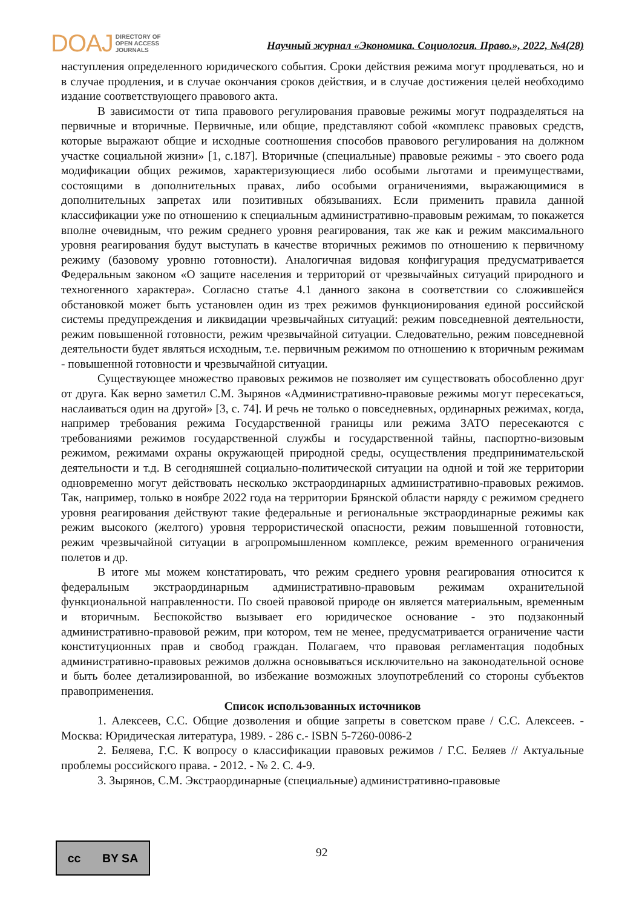DOAJ DIRECTORY OF
OPEN ACCESS
JOURNALS
Научный журнал «Экономика. Социология. Право.», 2022, №4(28)
наступления определенного юридического события. Сроки действия режима могут продлеваться, но и в случае продления, и в случае окончания сроков действия, и в случае достижения целей необходимо издание соответствующего правового акта.
В зависимости от типа правового регулирования правовые режимы могут подразделяться на первичные и вторичные. Первичные, или общие, представляют собой «комплекс правовых средств, которые выражают общие и исходные соотношения способов правового регулирования на должном участке социальной жизни» [1, с.187]. Вторичные (специальные) правовые режимы - это своего рода модификации общих режимов, характеризующиеся либо особыми льготами и преимуществами, состоящими в дополнительных правах, либо особыми ограничениями, выражающимися в дополнительных запретах или позитивных обязываниях. Если применить правила данной классификации уже по отношению к специальным административно-правовым режимам, то покажется вполне очевидным, что режим среднего уровня реагирования, так же как и режим максимального уровня реагирования будут выступать в качестве вторичных режимов по отношению к первичному режиму (базовому уровню готовности). Аналогичная видовая конфигурация предусматривается Федеральным законом «О защите населения и территорий от чрезвычайных ситуаций природного и техногенного характера». Согласно статье 4.1 данного закона в соответствии со сложившейся обстановкой может быть установлен один из трех режимов функционирования единой российской системы предупреждения и ликвидации чрезвычайных ситуаций: режим повседневной деятельности, режим повышенной готовности, режим чрезвычайной ситуации. Следовательно, режим повседневной деятельности будет являться исходным, т.е. первичным режимом по отношению к вторичным режимам - повышенной готовности и чрезвычайной ситуации.
Существующее множество правовых режимов не позволяет им существовать обособленно друг от друга. Как верно заметил С.М. Зырянов «Административно-правовые режимы могут пересекаться, наслаиваться один на другой» [3, с. 74]. И речь не только о повседневных, ординарных режимах, когда, например требования режима Государственной границы или режима ЗАТО пересекаются с требованиями режимов государственной службы и государственной тайны, паспортно-визовым режимом, режимами охраны окружающей природной среды, осуществления предпринимательской деятельности и т.д. В сегодняшней социально-политической ситуации на одной и той же территории одновременно могут действовать несколько экстраординарных административно-правовых режимов. Так, например, только в ноябре 2022 года на территории Брянской области наряду с режимом среднего уровня реагирования действуют такие федеральные и региональные экстраординарные режимы как режим высокого (желтого) уровня террористической опасности, режим повышенной готовности, режим чрезвычайной ситуации в агропромышленном комплексе, режим временного ограничения полетов и др.
В итоге мы можем констатировать, что режим среднего уровня реагирования относится к федеральным экстраординарным административно-правовым режимам охранительной функциональной направленности. По своей правовой природе он является материальным, временным и вторичным. Беспокойство вызывает его юридическое основание - это подзаконный административно-правовой режим, при котором, тем не менее, предусматривается ограничение части конституционных прав и свобод граждан. Полагаем, что правовая регламентация подобных административно-правовых режимов должна основываться исключительно на законодательной основе и быть более детализированной, во избежание возможных злоупотреблений со стороны субъектов правоприменения.
Список использованных источников
1. Алексеев, С.С. Общие дозволения и общие запреты в советском праве / С.С. Алексеев. - Москва: Юридическая литература, 1989. - 286 с.- ISBN 5-7260-0086-2
2. Беляева, Г.С. К вопросу о классификации правовых режимов / Г.С. Беляев // Актуальные проблемы российского права. - 2012. - № 2. С. 4-9.
3. Зырянов, С.М. Экстраординарные (специальные) административно-правовые
cc BY SA
92